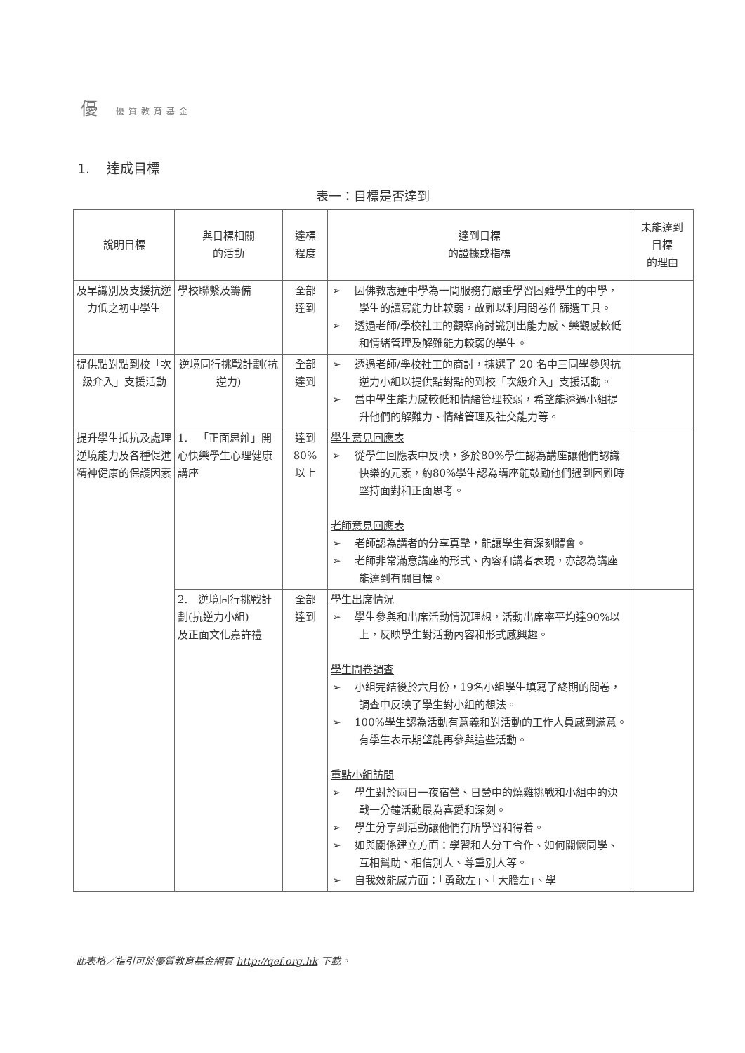優優質教育基金
1. 達成目標
表一：目標是否達到
| 說明目標 | 與目標相關 的活動 | 達標 程度 | 達到目標 的證據或指標 | 未能達到 目標 的理由 |
| --- | --- | --- | --- | --- |
| 及早識別及支援抗逆力低之初中學生 | 學校聯繫及籌備 | 全部 達到 | ➢ 因佛教志蓮中學為一間服務有嚴重學習困難學生的中學，學生的讀寫能力比較弱，故難以利用問卷作篩選工具。 ➢ 透過老師/學校社工的觀察商討識別出能力感、樂觀感較低和情緒管理及解難能力較弱的學生。 | |
| 提供點對點到校「次級介入」支援活動 | 逆境同行挑戰計劃(抗逆力) | 全部 達到 | ➢ 透過老師/學校社工的商討，揀選了 20 名中三同學參與抗逆力小組以提供點對點的到校「次級介入」支援活動。 ➢ 當中學生能力感較低和情緒管理較弱，希望能透過小組提升他們的解難力、情緒管理及社交能力等。 | |
| 提升學生抵抗及處理逆境能力及各種促進精神健康的保護因素 | 1. 「正面思維」開心快樂學生心理健康講座 | 達到 80% 以上 | 學生意見回應表 ➢ 從學生回應表中反映，多於80%學生認為講座讓他們認識快樂的元素，約80%學生認為講座能鼓勵他們遇到困難時堅持面對和正面思考。 老師意見回應表 ➢ 老師認為講者的分享真摯，能讓學生有深刻體會。 ➢ 老師非常滿意講座的形式、內容和講者表現，亦認為講座能達到有關目標。 | |
| | 2. 逆境同行挑戰計劃(抗逆力小組) 及正面文化嘉許禮 | 全部 達到 | 學生出席情況 ➢ 學生參與和出席活動情況理想，活動出席率平均達90%以上，反映學生對活動內容和形式感興趣。 學生問卷調查 ➢ 小組完結後於六月份，19名小組學生填寫了終期的問卷，調查中反映了學生對小組的想法。 ➢ 100%學生認為活動有意義和對活動的工作人員感到滿意。有學生表示期望能再參與這些活動。 重點小組訪問 ➢ 學生對於兩日一夜宿營、日營中的燒雞挑戰和小組中的決戰一分鐘活動最為喜愛和深刻。 ➢ 學生分享到活動讓他們有所學習和得着。 ➢ 如與關係建立方面：學習和人分工合作、如何關懷同學、互相幫助、相信別人、尊重別人等。 ➢ 自我效能感方面：「勇敢左」、「大膽左」、學 | |
此表格／指引可於優質教育基金網頁 http://qef.org.hk 下載。